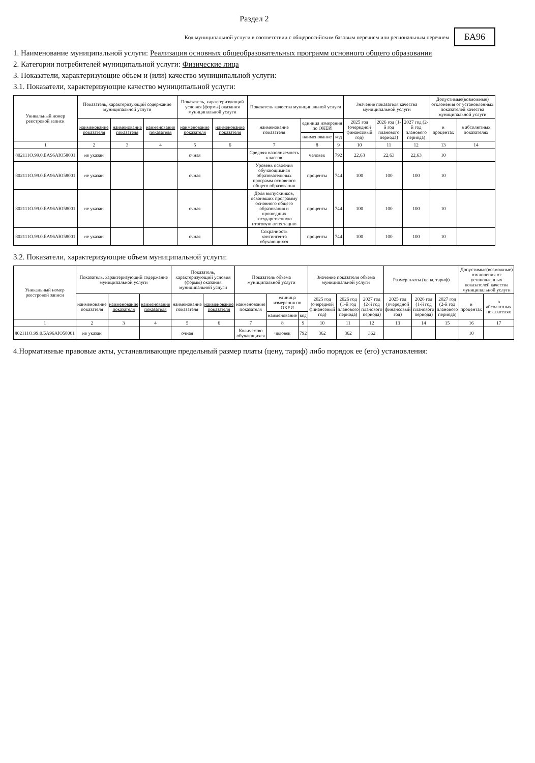Раздел 2
Код муниципальной услуги в соответствии с общероссийским базовым перечнем или региональным перечнем БА96
1. Наименование муниципальной услуги: Реализация основных общеобразовательных программ основного общего образования
2. Категории потребителей муниципальной услуги: Физические лица
3. Показатели, характеризующие объем и (или) качество муниципальной услуги:
3.1. Показатели, характеризующие качество муниципальной услуги:
| Уникальный номер реестровой записи | Показатель, характеризующий содержание муниципальной услуги | | | Показатель, характеризующий условия (формы) оказания муниципальной услуги | | Показатель качества муниципальной услуги | | | Значение показателя качества муниципальной услуги | | | Допустимые(возможные) отклонения от установленных показателей качества муниципальной услуги | |
| --- | --- | --- | --- | --- | --- | --- | --- | --- | --- | --- | --- | --- | --- |
| | наименование показателя | наименование показателя | наименование показателя | наименование показателя | наименование показателя | наименование показателя | единица измерения по ОКЕИ | | 2025 год (очередной финансовый год) | 2026 год (1-й год планового периода) | 2027 год (2-й год планового периода) | в процентах | в абсолютных показателях |
| | | | | | | | наименование | код | | | | | |
| 1 | 2 | 3 | 4 | 5 | 6 | 7 | 8 | 9 | 10 | 11 | 12 | 13 | 14 |
| 802111О.99.0.БА96АЮ58001 | не указан | | | очная | | Средняя наполняемость классов | человек | 792 | 22,63 | 22,63 | 22,63 | 10 | |
| 802111О.99.0.БА96АЮ58001 | не указан | | | очная | | Уровень освоения обучающимися образовательных программ основного общего образования | проценты | 744 | 100 | 100 | 100 | 10 | |
| 802111О.99.0.БА96АЮ58001 | не указан | | | очная | | Доля выпускников, освоивших программу основного общего образования и прошедших государственную итоговую аттестацию | проценты | 744 | 100 | 100 | 100 | 10 | |
| 802111О.99.0.БА96АЮ58001 | не указан | | | очная | | Сохранность контингента обучающихся | проценты | 744 | 100 | 100 | 100 | 10 | |
3.2. Показатели, характеризующие объем муниципальной услуги:
| Уникальный номер реестровой записи | Показатель, характеризующий содержание муниципальной услуги | | | Показатель, характеризующий условия (формы) оказания муниципальной услуги | | Показатель объема муниципальной услуги | | | Значение показателя объема муниципальной услуги | | | Размер платы (цена, тариф) | | | Допустимые(возможные) отклонения от установленных показателей качества муниципальной услуги | |
| --- | --- | --- | --- | --- | --- | --- | --- | --- | --- | --- | --- | --- | --- | --- | --- | --- |
| | наименование показателя | наименование показателя | наименование показателя | наименование показателя | наименование показателя | наименование показателя | единица измерения по ОКЕИ | | 2025 год (очередной финансовый год) | 2026 год (1-й год планового периода) | 2027 год (2-й год планового периода) | 2025 год (очередной финансовый год) | 2026 год (1-й год планового периода) | 2027 год (2-й год планового периода) | в процентах | в абсолютных показателях |
| | | | | | | | наименование | код | | | | | | | | |
| 1 | 2 | 3 | 4 | 5 | 6 | 7 | 8 | 9 | 10 | 11 | 12 | 13 | 14 | 15 | 16 | 17 |
| 802111О.99.0.БА96АЮ58001 | не указан | | | очная | | Количество обучающихся | человек | 792 | 362 | 362 | 362 | | | | 10 | |
4.Нормативные правовые акты, устанавливающие предельный размер платы (цену, тариф) либо порядок ее (его) установления: